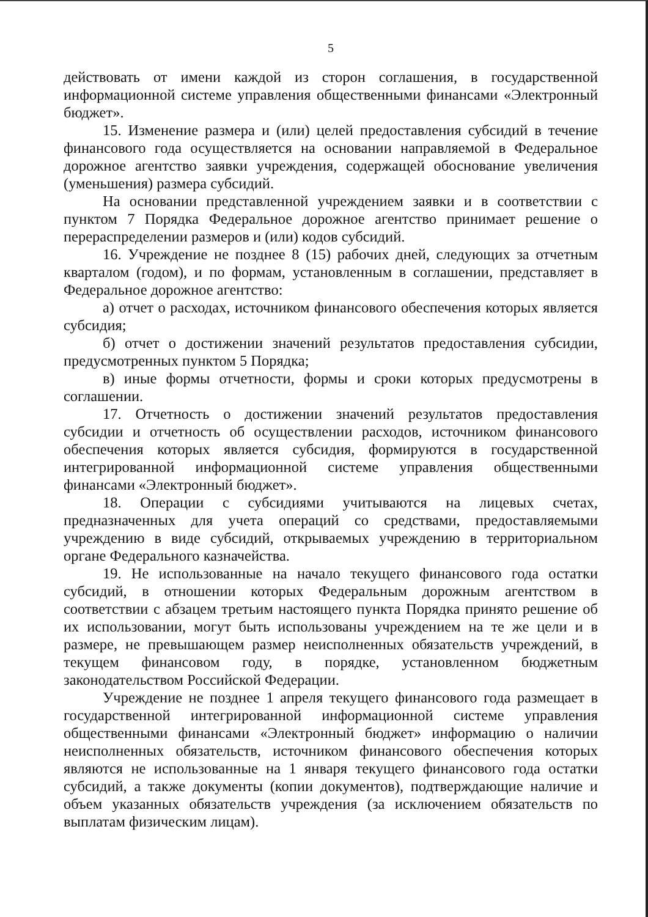5
действовать от имени каждой из сторон соглашения, в государственной информационной системе управления общественными финансами «Электронный бюджет».
15. Изменение размера и (или) целей предоставления субсидий в течение финансового года осуществляется на основании направляемой в Федеральное дорожное агентство заявки учреждения, содержащей обоснование увеличения (уменьшения) размера субсидий.
На основании представленной учреждением заявки и в соответствии с пунктом 7 Порядка Федеральное дорожное агентство принимает решение о перераспределении размеров и (или) кодов субсидий.
16. Учреждение не позднее 8 (15) рабочих дней, следующих за отчетным кварталом (годом), и по формам, установленным в соглашении, представляет в Федеральное дорожное агентство:
а) отчет о расходах, источником финансового обеспечения которых является субсидия;
б) отчет о достижении значений результатов предоставления субсидии, предусмотренных пунктом 5 Порядка;
в) иные формы отчетности, формы и сроки которых предусмотрены в соглашении.
17. Отчетность о достижении значений результатов предоставления субсидии и отчетность об осуществлении расходов, источником финансового обеспечения которых является субсидия, формируются в государственной интегрированной информационной системе управления общественными финансами «Электронный бюджет».
18. Операции с субсидиями учитываются на лицевых счетах, предназначенных для учета операций со средствами, предоставляемыми учреждению в виде субсидий, открываемых учреждению в территориальном органе Федерального казначейства.
19. Не использованные на начало текущего финансового года остатки субсидий, в отношении которых Федеральным дорожным агентством в соответствии с абзацем третьим настоящего пункта Порядка принято решение об их использовании, могут быть использованы учреждением на те же цели и в размере, не превышающем размер неисполненных обязательств учреждений, в текущем финансовом году, в порядке, установленном бюджетным законодательством Российской Федерации.
Учреждение не позднее 1 апреля текущего финансового года размещает в государственной интегрированной информационной системе управления общественными финансами «Электронный бюджет» информацию о наличии неисполненных обязательств, источником финансового обеспечения которых являются не использованные на 1 января текущего финансового года остатки субсидий, а также документы (копии документов), подтверждающие наличие и объем указанных обязательств учреждения (за исключением обязательств по выплатам физическим лицам).